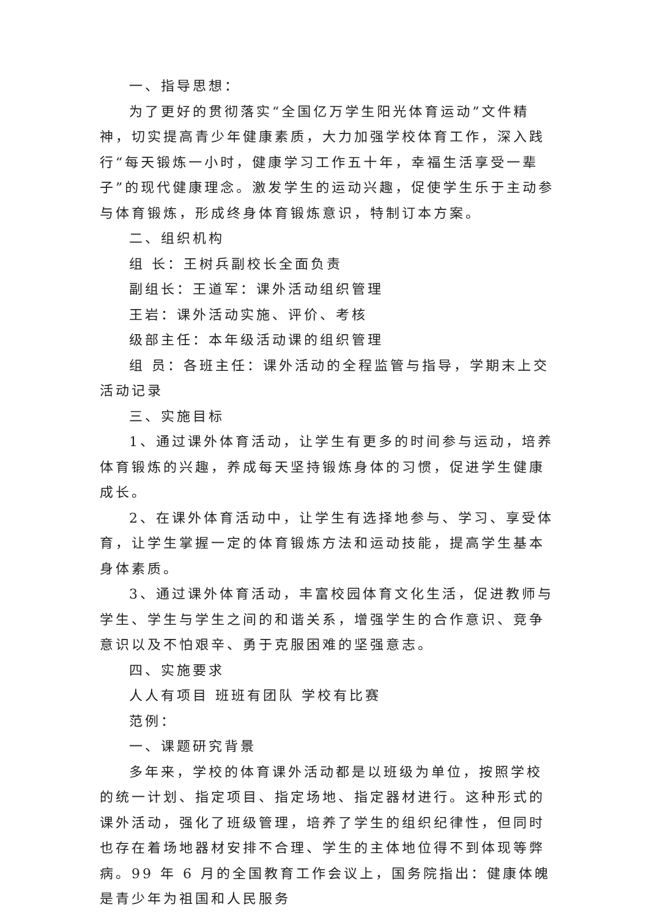一、指导思想：
为了更好的贯彻落实“全国亿万学生阳光体育运动”文件精神，切实提高青少年健康素质，大力加强学校体育工作，深入践行“每天锻炼一小时，健康学习工作五十年，幸福生活享受一辈子”的现代健康理念。激发学生的运动兴趣，促使学生乐于主动参与体育锻炼，形成终身体育锻炼意识，特制订本方案。
二、组织机构
组 长：王树兵副校长全面负责
副组长：王道军：课外活动组织管理
王岩：课外活动实施、评价、考核
级部主任：本年级活动课的组织管理
组 员：各班主任：课外活动的全程监管与指导，学期末上交活动记录
三、实施目标
1、通过课外体育活动，让学生有更多的时间参与运动，培养体育锻炼的兴趣，养成每天坚持锻炼身体的习惯，促进学生健康成长。
2、在课外体育活动中，让学生有选择地参与、学习、享受体育，让学生掌握一定的体育锻炼方法和运动技能，提高学生基本身体素质。
3、通过课外体育活动，丰富校园体育文化生活，促进教师与学生、学生与学生之间的和谐关系，增强学生的合作意识、竞争意识以及不怕艰辛、勇于克服困难的坚强意志。
四、实施要求
人人有项目 班班有团队 学校有比赛
范例：
一、课题研究背景
多年来，学校的体育课外活动都是以班级为单位，按照学校的统一计划、指定项目、指定场地、指定器材进行。这种形式的课外活动，强化了班级管理，培养了学生的组织纪律性，但同时也存在着场地器材安排不合理、学生的主体地位得不到体现等弊病。99 年 6 月的全国教育工作会议上，国务院指出：健康体魄是青少年为祖国和人民服务